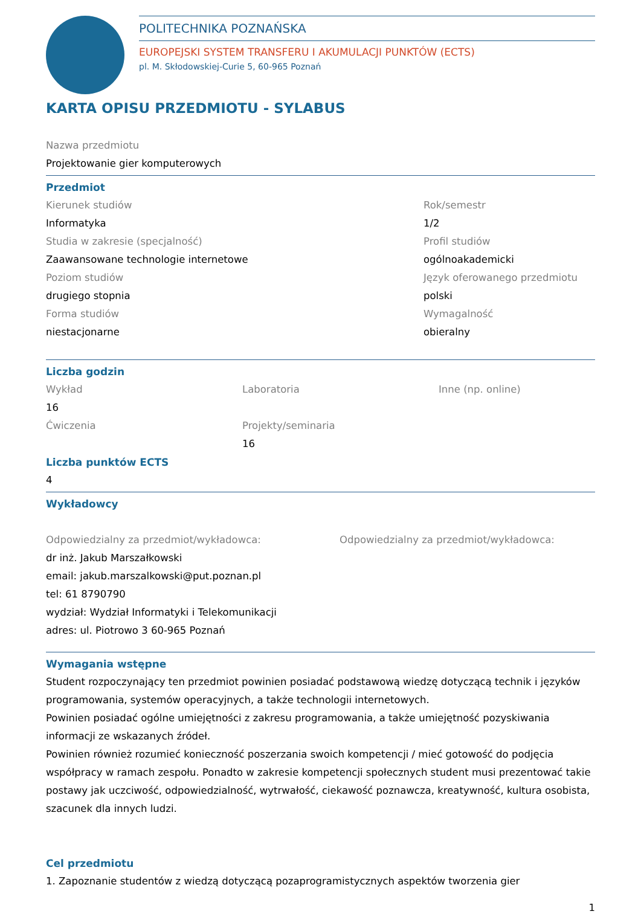POLITECHNIKA POZNAŃSKA
EUROPEJSKI SYSTEM TRANSFERU I AKUMULACJI PUNKTÓW (ECTS)
pl. M. Skłodowskiej-Curie 5, 60-965 Poznań
KARTA OPISU PRZEDMIOTU - SYLABUS
Nazwa przedmiotu
Projektowanie gier komputerowych
Przedmiot
Kierunek studiów
Informatyka
Studia w zakresie (specjalność)
Zaawansowane technologie internetowe
Poziom studiów
drugiego stopnia
Forma studiów
niestacjonarne
Rok/semestr
1/2
Profil studiów
ogólnoakademicki
Język oferowanego przedmiotu
polski
Wymagalność
obieralny
Liczba godzin
Wykład
16
Ćwiczenia
Laboratoria
Projekty/seminaria
16
Inne (np. online)
Liczba punktów ECTS
4
Wykładowcy
Odpowiedzialny za przedmiot/wykładowca:
dr inż. Jakub Marszałkowski
email: jakub.marszalkowski@put.poznan.pl
tel: 61 8790790
wydział: Wydział Informatyki i Telekomunikacji
adres: ul. Piotrowo 3 60-965 Poznań
Odpowiedzialny za przedmiot/wykładowca:
Wymagania wstępne
Student rozpoczynający ten przedmiot powinien posiadać podstawową wiedzę dotyczącą technik i języków programowania, systemów operacyjnych, a także technologii internetowych.
Powinien posiadać ogólne umiejętności z zakresu programowania, a także umiejętność pozyskiwania informacji ze wskazanych źródeł.
Powinien również rozumieć konieczność poszerzania swoich kompetencji / mieć gotowość do podjęcia współpracy w ramach zespołu. Ponadto w zakresie kompetencji społecznych student musi prezentować takie postawy jak uczciwość, odpowiedzialność, wytrwałość, ciekawość poznawcza, kreatywność, kultura osobista, szacunek dla innych ludzi.
Cel przedmiotu
1. Zapoznanie studentów z wiedzą dotyczącą pozaprogramistycznych aspektów tworzenia gier
1